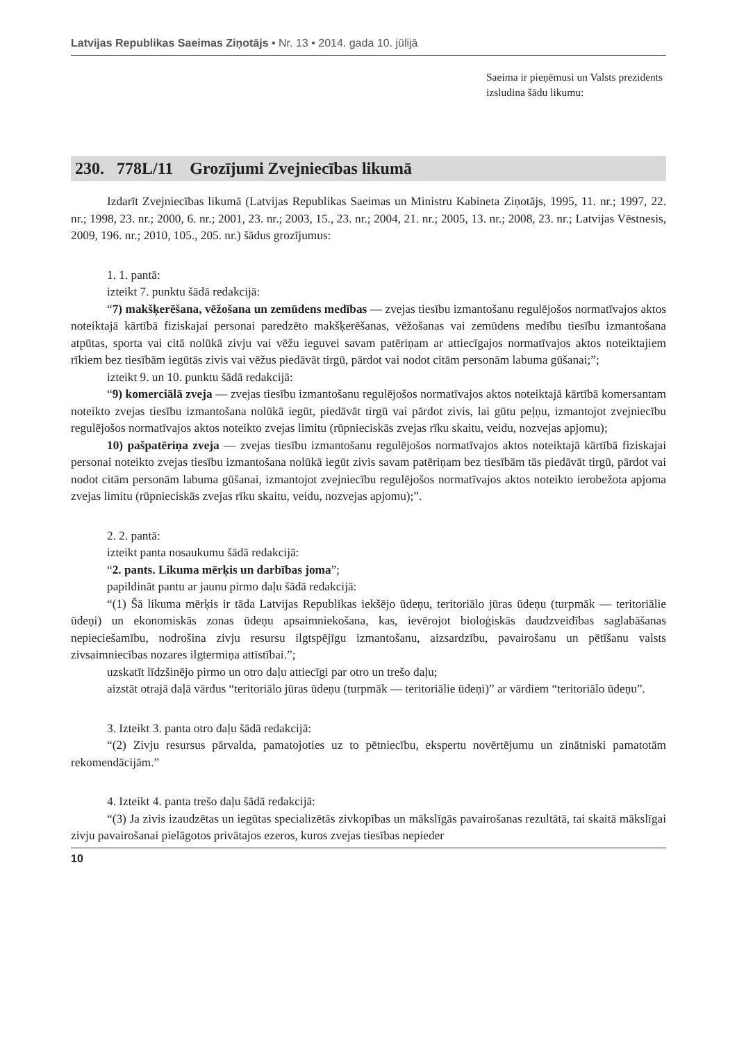Latvijas Republikas Saeimas Ziņotājs • Nr. 13 • 2014. gada 10. jūlijā
Saeima ir pieņēmusi un Valsts prezidents izsludina šādu likumu:
230. 778L/11 Grozījumi Zvejniecības likumā
Izdarīt Zvejniecības likumā (Latvijas Republikas Saeimas un Ministru Kabineta Ziņotājs, 1995, 11. nr.; 1997, 22. nr.; 1998, 23. nr.; 2000, 6. nr.; 2001, 23. nr.; 2003, 15., 23. nr.; 2004, 21. nr.; 2005, 13. nr.; 2008, 23. nr.; Latvijas Vēstnesis, 2009, 196. nr.; 2010, 105., 205. nr.) šādus grozījumus:
1. 1. pantā:
izteikt 7. punktu šādā redakcijā:
“7) makšķerēšana, vēžošana un zemūdens medības — zvejas tiesību izmantošanu regulējošos normatīvajos aktos noteiktajā kārtībā fiziskajai personai paredzēto makšķerēšanas, vēžošanas vai zemūdens medību tiesību izmantošana atpūtas, sporta vai citā nolūkā zivju vai vēžu ieguvei savam patēriņam ar attiecīgajos normatīvajos aktos noteiktajiem rīkiem bez tiesībām iegūtās zivis vai vēžus piedāvāt tirgū, pārdot vai nodot citām personām labuma gūšanai;”;
izteikt 9. un 10. punktu šādā redakcijā:
“9) komerciālā zveja — zvejas tiesību izmantošanu regulējošos normatīvajos aktos noteiktajā kārtībā komersantam noteikto zvejas tiesību izmantošana nolūkā iegūt, piedāvāt tirgū vai pārdot zivis, lai gūtu peļņu, izmantojot zvejniecību regulējošos normatīvajos aktos noteikto zvejas limitu (rūpnieciskās zvejas rīku skaitu, veidu, nozvejas apjomu);
10) pašpatēriņa zveja — zvejas tiesību izmantošanu regulējošos normatīvajos aktos noteiktajā kārtībā fiziskajai personai noteikto zvejas tiesību izmantošana nolūkā iegūt zivis savam patēriņam bez tiesībām tās piedāvāt tirgū, pārdot vai nodot citām personām labuma gūšanai, izmantojot zvejniecību regulējošos normatīvajos aktos noteikto ierobežota apjoma zvejas limitu (rūpnieciskās zvejas rīku skaitu, veidu, nozvejas apjomu);”.
2. 2. pantā:
izteikt panta nosaukumu šādā redakcijā:
“2. pants. Likuma mērķis un darbības joma”;
papildināt pantu ar jaunu pirmo daļu šādā redakcijā:
“(1) Šā likuma mērķis ir tāda Latvijas Republikas iekšējo ūdeņu, teritoriālo jūras ūdeņu (turpmāk — teritoriālie ūdeņi) un ekonomiskās zonas ūdeņu apsaimniekošana, kas, ievērojot bioloģiskās daudzveidības saglabāšanas nepieciešamību, nodrošina zivju resursu ilgtspējīgu izmantošanu, aizsardzību, pavairošanu un pētīšanu valsts zivsaimniecības nozares ilgtermiņa attīstībai.”;
uzskatīt līdzšinējo pirmo un otro daļu attiecīgi par otro un trešo daļu;
aizstāt otrajā daļā vārdus “teritoriālo jūras ūdeņu (turpmāk — teritoriālie ūdeņi)” ar vārdiem “teritoriālo ūdeņu”.
3. Izteikt 3. panta otro daļu šādā redakcijā:
“(2) Zivju resursus pārvalda, pamatojoties uz to pētniecību, ekspertu novērtējumu un zinātniski pamatotām rekomendācijām.”
4. Izteikt 4. panta trešo daļu šādā redakcijā:
“(3) Ja zivis izaudzētas un iegūtas specializētās zivkopības un mākslīgās pavairošanas rezultātā, tai skaitā mākslīgai zivju pavairošanai pielāgotos privātajos ezeros, kuros zvejas tiesības nepieder
10